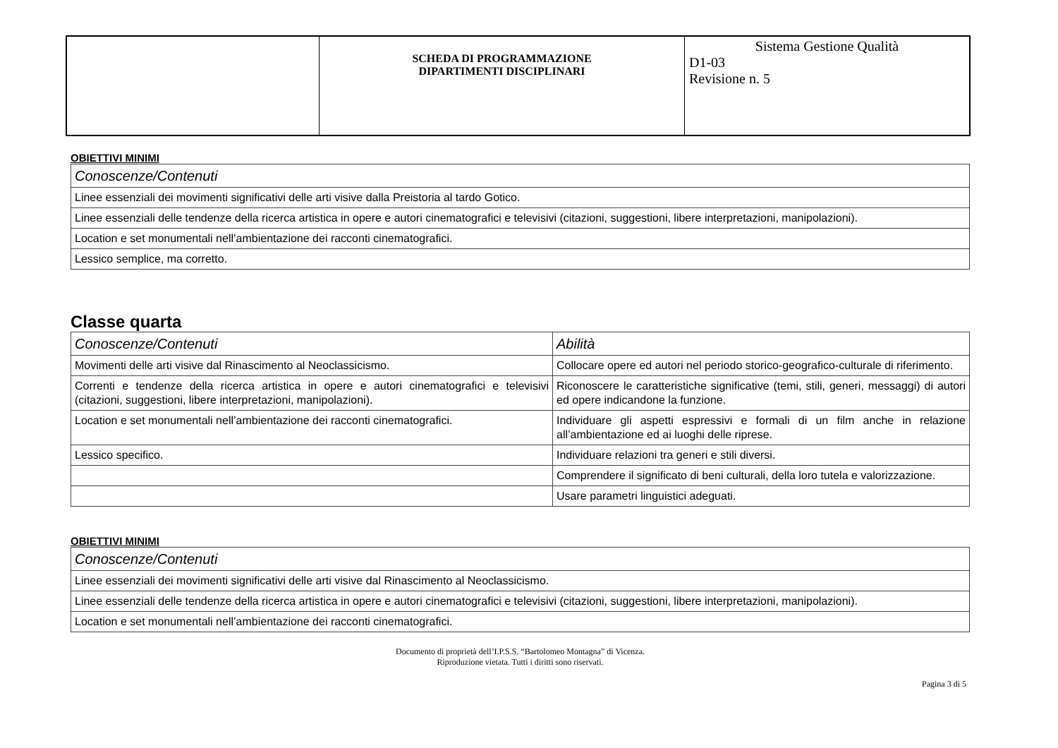| | SCHEDA DI PROGRAMMAZIONE DIPARTIMENTI DISCIPLINARI | Sistema Gestione Qualità D1-03 Revisione n. 5 |
OBIETTIVI MINIMI
| Conoscenze/Contenuti |
| Linee essenziali dei movimenti significativi delle arti visive dalla Preistoria al tardo Gotico. |
| Linee essenziali delle tendenze della ricerca artistica in opere e autori cinematografici e televisivi (citazioni, suggestioni, libere interpretazioni, manipolazioni). |
| Location e set monumentali nell’ambientazione dei racconti cinematografici. |
| Lessico semplice, ma corretto. |
Classe quarta
| Conoscenze/Contenuti | Abilità |
| Movimenti delle arti visive dal Rinascimento al Neoclassicismo. | Collocare opere ed autori nel periodo storico-geografico-culturale di riferimento. |
| Correnti e tendenze della ricerca artistica in opere e autori cinematografici e televisivi (citazioni, suggestioni, libere interpretazioni, manipolazioni). | Riconoscere le caratteristiche significative (temi, stili, generi, messaggi) di autori ed opere indicandone la funzione. |
| Location e set monumentali nell’ambientazione dei racconti cinematografici. | Individuare gli aspetti espressivi e formali di un film anche in relazione all’ambientazione ed ai luoghi delle riprese. |
| Lessico specifico. | Individuare relazioni tra generi e stili diversi. |
| | Comprendere il significato di beni culturali, della loro tutela e valorizzazione. |
| | Usare parametri linguistici adeguati. |
OBIETTIVI MINIMI
| Conoscenze/Contenuti |
| Linee essenziali dei movimenti significativi delle arti visive dal Rinascimento al Neoclassicismo. |
| Linee essenziali delle tendenze della ricerca artistica in opere e autori cinematografici e televisivi (citazioni, suggestioni, libere interpretazioni, manipolazioni). |
| Location e set monumentali nell’ambientazione dei racconti cinematografici. |
Documento di proprietà dell’I.P.S.S. “Bartolomeo Montagna” di Vicenza.
Riproduzione vietata. Tutti i diritti sono riservati.
Pagina 3 di 5